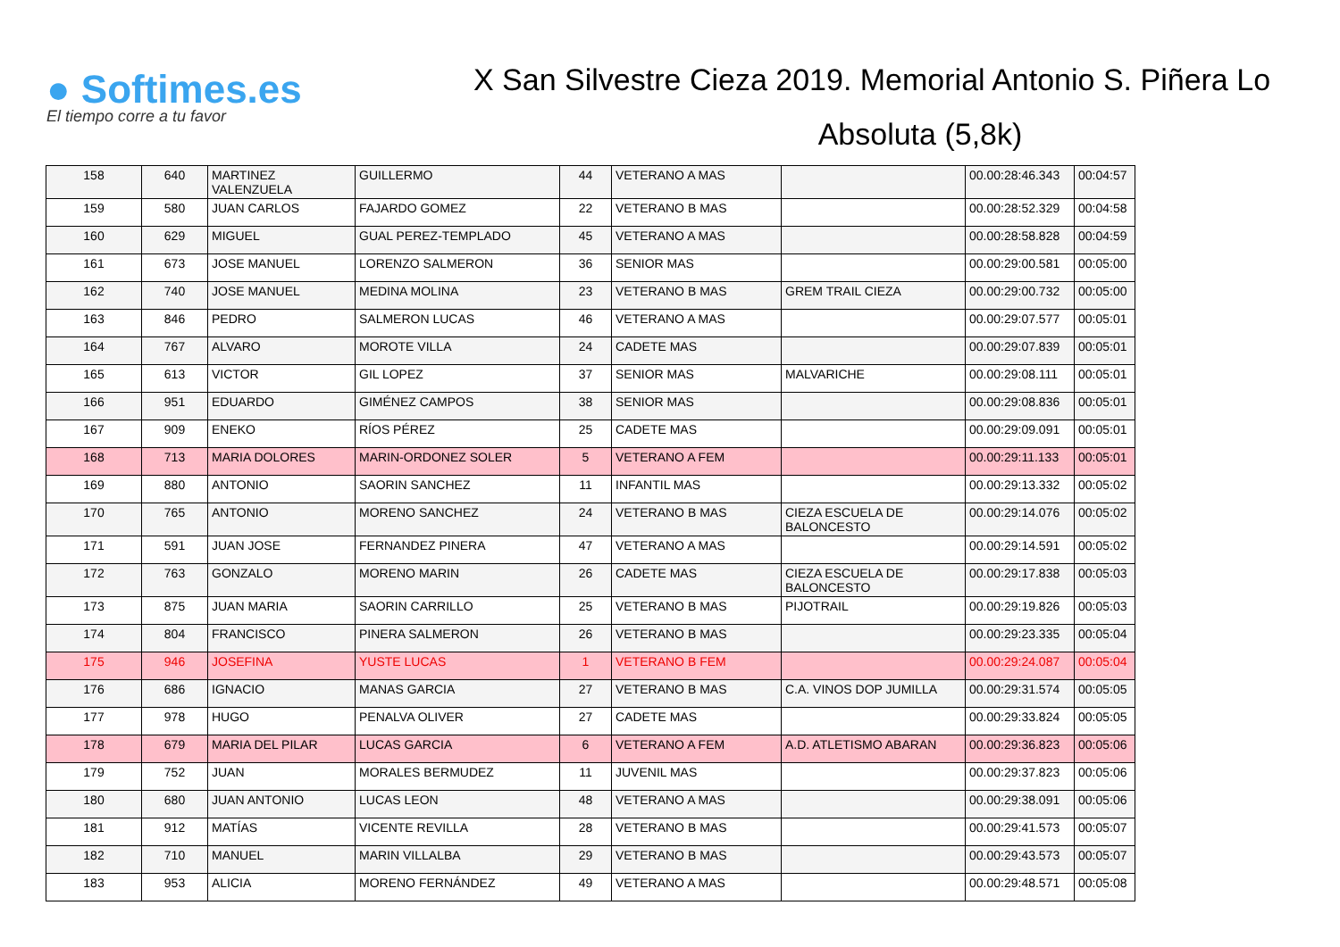● Softimes.es
El tiempo corre a tu favor
X San Silvestre Cieza 2019. Memorial Antonio S. Piñera Lo
Absoluta (5,8k)
| 158 | 640 | MARTINEZ VALENZUELA | GUILLERMO | 44 | VETERANO A MAS | | 00.00:28:46.343 | 00:04:57 |
| 159 | 580 | JUAN CARLOS | FAJARDO GOMEZ | 22 | VETERANO B MAS | | 00.00:28:52.329 | 00:04:58 |
| 160 | 629 | MIGUEL | GUAL PEREZ-TEMPLADO | 45 | VETERANO A MAS | | 00.00:28:58.828 | 00:04:59 |
| 161 | 673 | JOSE MANUEL | LORENZO SALMERON | 36 | SENIOR MAS | | 00.00:29:00.581 | 00:05:00 |
| 162 | 740 | JOSE MANUEL | MEDINA MOLINA | 23 | VETERANO B MAS | GREM TRAIL CIEZA | 00.00:29:00.732 | 00:05:00 |
| 163 | 846 | PEDRO | SALMERON LUCAS | 46 | VETERANO A MAS | | 00.00:29:07.577 | 00:05:01 |
| 164 | 767 | ALVARO | MOROTE VILLA | 24 | CADETE MAS | | 00.00:29:07.839 | 00:05:01 |
| 165 | 613 | VICTOR | GIL LOPEZ | 37 | SENIOR MAS | MALVARICHE | 00.00:29:08.111 | 00:05:01 |
| 166 | 951 | EDUARDO | GIMÉNEZ CAMPOS | 38 | SENIOR MAS | | 00.00:29:08.836 | 00:05:01 |
| 167 | 909 | ENEKO | RÍOS PÉREZ | 25 | CADETE MAS | | 00.00:29:09.091 | 00:05:01 |
| 168 | 713 | MARIA DOLORES | MARIN-ORDONEZ SOLER | 5 | VETERANO A FEM | | 00.00:29:11.133 | 00:05:01 |
| 169 | 880 | ANTONIO | SAORIN SANCHEZ | 11 | INFANTIL MAS | | 00.00:29:13.332 | 00:05:02 |
| 170 | 765 | ANTONIO | MORENO SANCHEZ | 24 | VETERANO B MAS | CIEZA ESCUELA DE BALONCESTO | 00.00:29:14.076 | 00:05:02 |
| 171 | 591 | JUAN JOSE | FERNANDEZ PINERA | 47 | VETERANO A MAS | | 00.00:29:14.591 | 00:05:02 |
| 172 | 763 | GONZALO | MORENO MARIN | 26 | CADETE MAS | CIEZA ESCUELA DE BALONCESTO | 00.00:29:17.838 | 00:05:03 |
| 173 | 875 | JUAN MARIA | SAORIN CARRILLO | 25 | VETERANO B MAS | PIJOTRAIL | 00.00:29:19.826 | 00:05:03 |
| 174 | 804 | FRANCISCO | PINERA SALMERON | 26 | VETERANO B MAS | | 00.00:29:23.335 | 00:05:04 |
| 175 | 946 | JOSEFINA | YUSTE LUCAS | 1 | VETERANO B FEM | | 00.00:29:24.087 | 00:05:04 |
| 176 | 686 | IGNACIO | MANAS GARCIA | 27 | VETERANO B MAS | C.A. VINOS DOP JUMILLA | 00.00:29:31.574 | 00:05:05 |
| 177 | 978 | HUGO | PENALVA OLIVER | 27 | CADETE MAS | | 00.00:29:33.824 | 00:05:05 |
| 178 | 679 | MARIA DEL PILAR | LUCAS GARCIA | 6 | VETERANO A FEM | A.D. ATLETISMO ABARAN | 00.00:29:36.823 | 00:05:06 |
| 179 | 752 | JUAN | MORALES BERMUDEZ | 11 | JUVENIL MAS | | 00.00:29:37.823 | 00:05:06 |
| 180 | 680 | JUAN ANTONIO | LUCAS LEON | 48 | VETERANO A MAS | | 00.00:29:38.091 | 00:05:06 |
| 181 | 912 | MATÍAS | VICENTE REVILLA | 28 | VETERANO B MAS | | 00.00:29:41.573 | 00:05:07 |
| 182 | 710 | MANUEL | MARIN VILLALBA | 29 | VETERANO B MAS | | 00.00:29:43.573 | 00:05:07 |
| 183 | 953 | ALICIA | MORENO FERNÁNDEZ | 49 | VETERANO A MAS | | 00.00:29:48.571 | 00:05:08 |